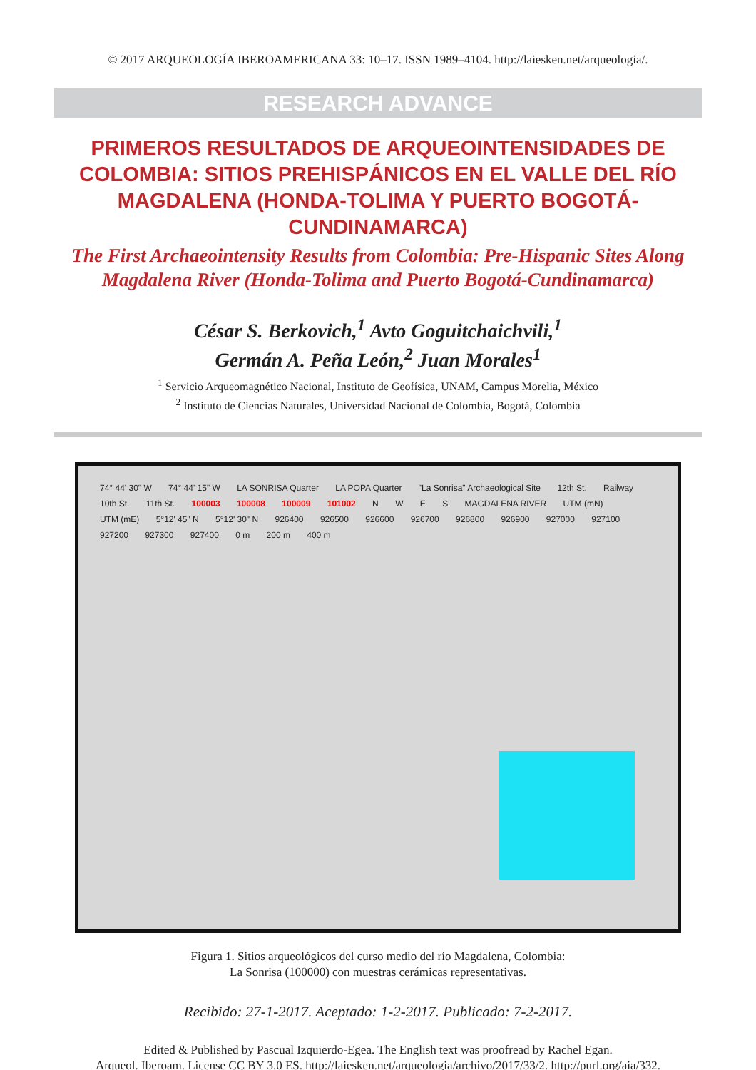© 2017 ARQUEOLOGÍA IBEROAMERICANA 33: 10–17. ISSN 1989–4104. http://laiesken.net/arqueologia/.
RESEARCH ADVANCE
PRIMEROS RESULTADOS DE ARQUEOINTENSIDADES DE COLOMBIA: SITIOS PREHISPÁNICOS EN EL VALLE DEL RÍO MAGDALENA (HONDA-TOLIMA Y PUERTO BOGOTÁ-CUNDINAMARCA)
The First Archaeointensity Results from Colombia: Pre-Hispanic Sites Along Magdalena River (Honda-Tolima and Puerto Bogotá-Cundinamarca)
César S. Berkovich,<sup>1</sup> Avto Goguitchaichvili,<sup>1</sup>
Germán A. Peña León,<sup>2</sup> Juan Morales<sup>1</sup>
<sup>1</sup> Servicio Arqueomagnético Nacional, Instituto de Geofísica, UNAM, Campus Morelia, México
<sup>2</sup> Instituto de Ciencias Naturales, Universidad Nacional de Colombia, Bogotá, Colombia
74° 44' 30" W 74° 44' 15" W LA SONRISA Quarter LA POPA Quarter "La Sonrisa" Archaeological Site 12th St. Railway 10th St. 11th St. 100003 100008 100009 101002 N W E S MAGDALENA RIVER UTM (mN) UTM (mE) 5°12' 45" N 5°12' 30" N 926400 926500 926600 926700 926800 926900 927000 927100 927200 927300 927400 0 m 200 m 400 m
Figura 1. Sitios arqueológicos del curso medio del río Magdalena, Colombia:
La Sonrisa (100000) con muestras cerámicas representativas.
Recibido: 27-1-2017. Aceptado: 1-2-2017. Publicado: 7-2-2017.
Edited & Published by Pascual Izquierdo-Egea. The English text was proofread by Rachel Egan.
Arqueol. Iberoam. License CC BY 3.0 ES. http://laiesken.net/arqueologia/archivo/2017/33/2. http://purl.org/aia/332.